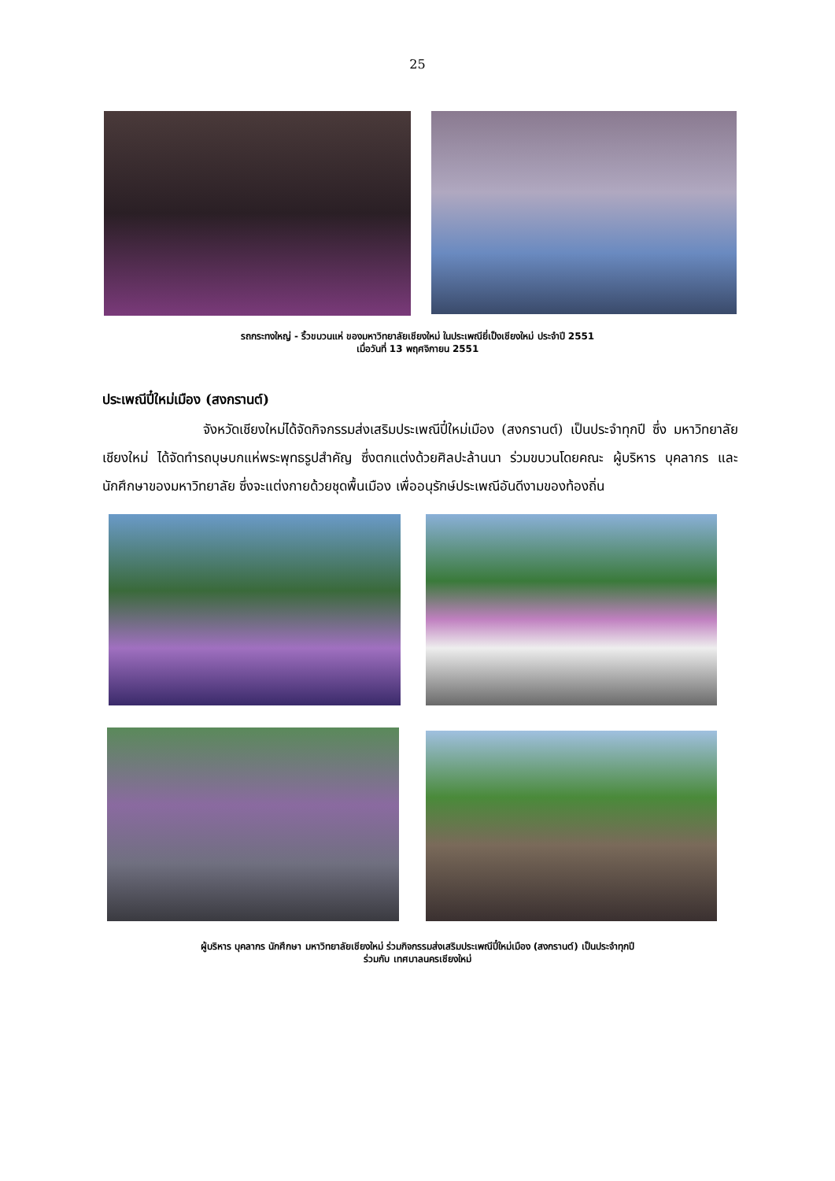25
รถกระทงใหญ่ - ริ้วขบวนแห่ ของมหาวิทยาลัยเชียงใหม่ ในประเพณียี่เป็งเชียงใหม่ ประจำปี 2551
เมื่อวันที่ 13 พฤศจิกายน 2551
ประเพณีปี๋ใหม่เมือง (สงกรานต์)
จังหวัดเชียงใหม่ได้จัดกิจกรรมส่งเสริมประเพณีปี๋ใหม่เมือง (สงกรานต์) เป็นประจำทุกปี ซึ่ง มหาวิทยาลัยเชียงใหม่ ได้จัดทำรถบุษบกแห่พระพุทธรูปสำคัญ ซึ่งตกแต่งด้วยศิลปะล้านนา ร่วมขบวนโดยคณะ ผู้บริหาร บุคลากร และนักศึกษาของมหาวิทยาลัย ซึ่งจะแต่งกายด้วยชุดพื้นเมือง เพื่ออนุรักษ์ประเพณีอันดีงามของท้องถิ่น
ผู้บริหาร บุคลากร นักศึกษา มหาวิทยาลัยเชียงใหม่ ร่วมกิจกรรมส่งเสริมประเพณีปี๋ใหม่เมือง (สงกรานต์) เป็นประจำทุกปี
ร่วมกับ เทศบาลนครเชียงใหม่